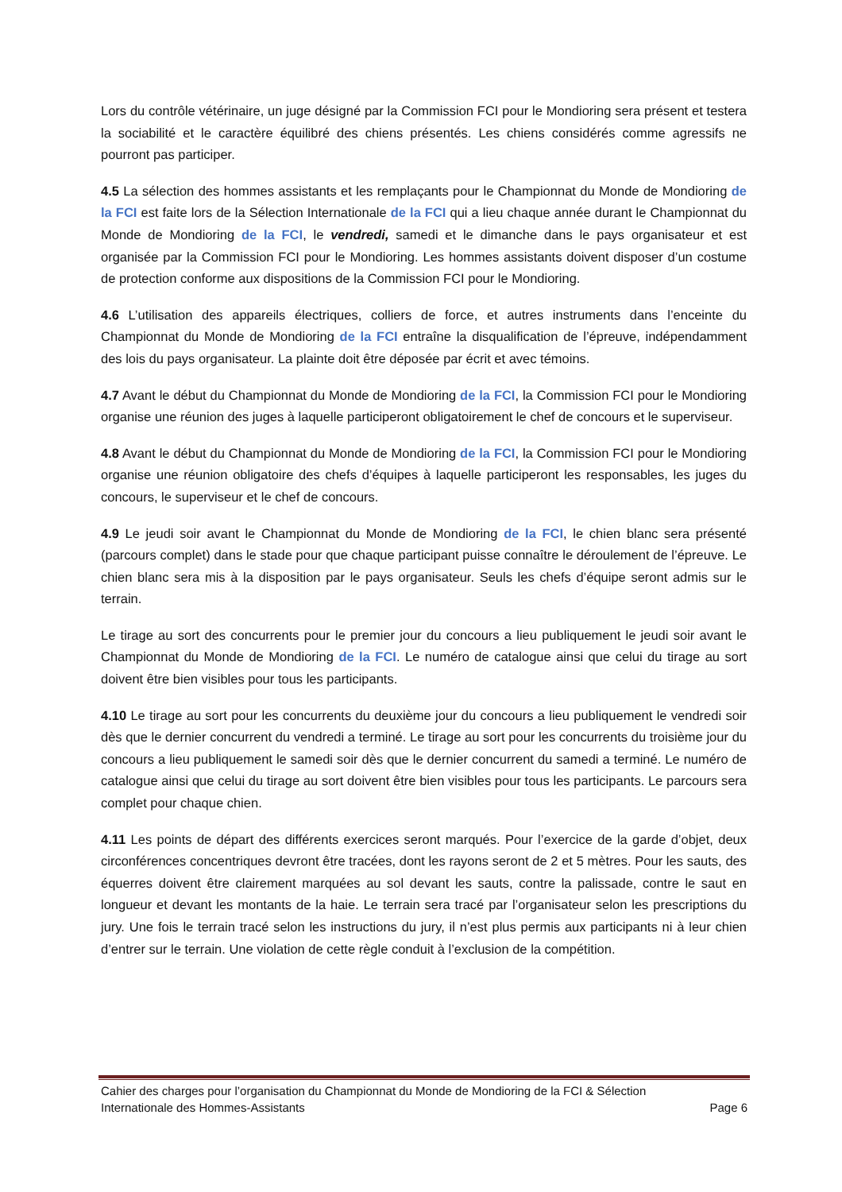Lors du contrôle vétérinaire, un juge désigné par la Commission FCI pour le Mondioring sera présent et testera la sociabilité et le caractère équilibré des chiens présentés. Les chiens considérés comme agressifs ne pourront pas participer.
4.5 La sélection des hommes assistants et les remplaçants pour le Championnat du Monde de Mondioring de la FCI est faite lors de la Sélection Internationale de la FCI qui a lieu chaque année durant le Championnat du Monde de Mondioring de la FCI, le vendredi, samedi et le dimanche dans le pays organisateur et est organisée par la Commission FCI pour le Mondioring. Les hommes assistants doivent disposer d’un costume de protection conforme aux dispositions de la Commission FCI pour le Mondioring.
4.6 L’utilisation des appareils électriques, colliers de force, et autres instruments dans l’enceinte du Championnat du Monde de Mondioring de la FCI entraîne la disqualification de l’épreuve, indépendamment des lois du pays organisateur. La plainte doit être déposée par écrit et avec témoins.
4.7 Avant le début du Championnat du Monde de Mondioring de la FCI, la Commission FCI pour le Mondioring organise une réunion des juges à laquelle participeront obligatoirement le chef de concours et le superviseur.
4.8 Avant le début du Championnat du Monde de Mondioring de la FCI, la Commission FCI pour le Mondioring organise une réunion obligatoire des chefs d’équipes à laquelle participeront les responsables, les juges du concours, le superviseur et le chef de concours.
4.9 Le jeudi soir avant le Championnat du Monde de Mondioring de la FCI, le chien blanc sera présenté (parcours complet) dans le stade pour que chaque participant puisse connaître le déroulement de l’épreuve. Le chien blanc sera mis à la disposition par le pays organisateur. Seuls les chefs d’équipe seront admis sur le terrain.
Le tirage au sort des concurrents pour le premier jour du concours a lieu publiquement le jeudi soir avant le Championnat du Monde de Mondioring de la FCI. Le numéro de catalogue ainsi que celui du tirage au sort doivent être bien visibles pour tous les participants.
4.10 Le tirage au sort pour les concurrents du deuxième jour du concours a lieu publiquement le vendredi soir dès que le dernier concurrent du vendredi a terminé. Le tirage au sort pour les concurrents du troisième jour du concours a lieu publiquement le samedi soir dès que le dernier concurrent du samedi a terminé. Le numéro de catalogue ainsi que celui du tirage au sort doivent être bien visibles pour tous les participants. Le parcours sera complet pour chaque chien.
4.11 Les points de départ des différents exercices seront marqués. Pour l’exercice de la garde d’objet, deux circonférences concentriques devront être tracées, dont les rayons seront de 2 et 5 mètres. Pour les sauts, des équerres doivent être clairement marquées au sol devant les sauts, contre la palissade, contre le saut en longueur et devant les montants de la haie. Le terrain sera tracé par l’organisateur selon les prescriptions du jury. Une fois le terrain tracé selon les instructions du jury, il n’est plus permis aux participants ni à leur chien d’entrer sur le terrain. Une violation de cette règle conduit à l’exclusion de la compétition.
Cahier des charges pour l’organisation du Championnat du Monde de Mondioring de la FCI & Sélection
Internationale des Hommes-Assistants Page 6